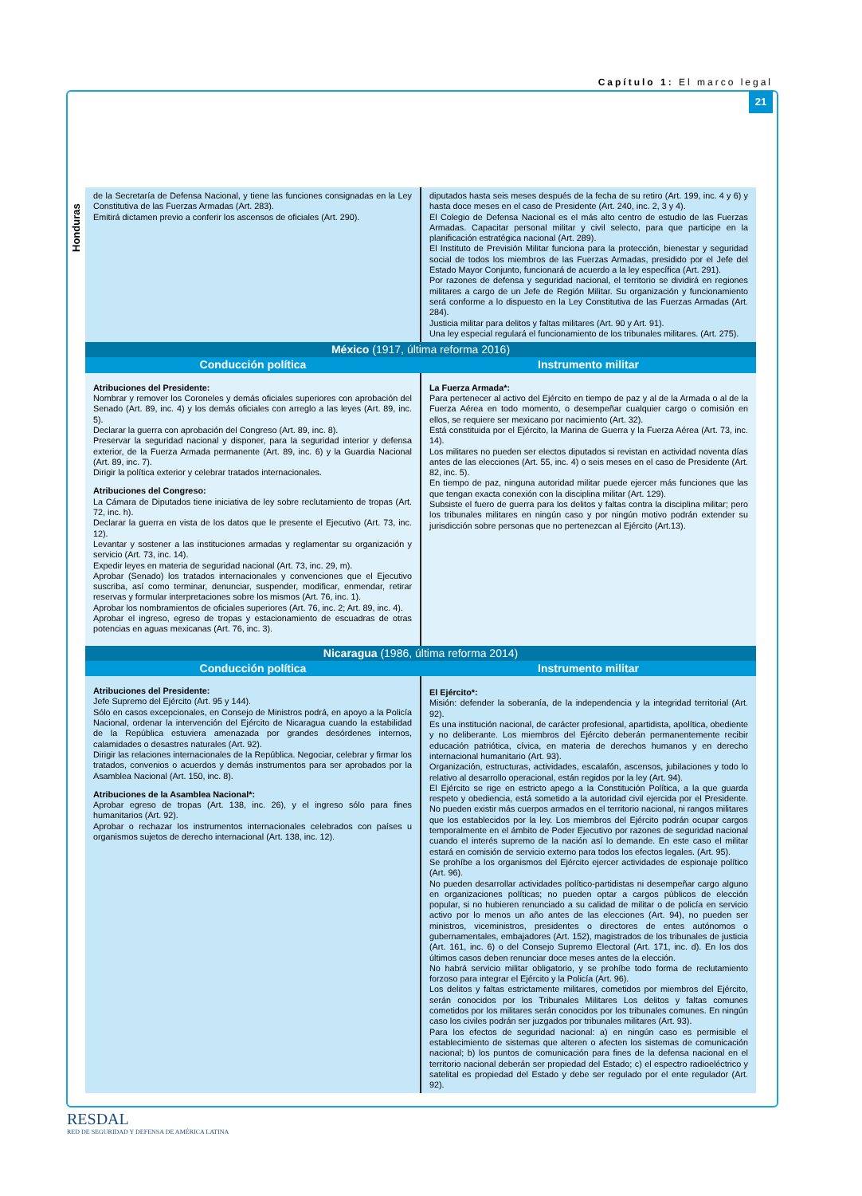Capítulo 1: El marco legal
21
Honduras
| de la Secretaría de Defensa Nacional, y tiene las funciones consignadas en la Ley Constitutiva de las Fuerzas Armadas (Art. 283). Emitirá dictamen previo a conferir los ascensos de oficiales (Art. 290). | diputados hasta seis meses después de la fecha de su retiro (Art. 199, inc. 4 y 6) y hasta doce meses en el caso de Presidente (Art. 240, inc. 2, 3 y 4). El Colegio de Defensa Nacional es el más alto centro de estudio de las Fuerzas Armadas. Capacitar personal militar y civil selecto, para que participe en la planificación estratégica nacional (Art. 289). El Instituto de Previsión Militar funciona para la protección, bienestar y seguridad social de todos los miembros de las Fuerzas Armadas, presidido por el Jefe del Estado Mayor Conjunto, funcionará de acuerdo a la ley específica (Art. 291). Por razones de defensa y seguridad nacional, el territorio se dividirá en regiones militares a cargo de un Jefe de Región Militar. Su organización y funcionamiento será conforme a lo dispuesto en la Ley Constitutiva de las Fuerzas Armadas (Art. 284). Justicia militar para delitos y faltas militares (Art. 90 y Art. 91). Una ley especial regulará el funcionamiento de los tribunales militares. (Art. 275). |
| México (1917, última reforma 2016) | |
| Conducción política | Instrumento militar |
| Atribuciones del Presidente: Nombrar y remover los Coroneles y demás oficiales superiores con aprobación del Senado (Art. 89, inc. 4) y los demás oficiales con arreglo a las leyes (Art. 89, inc. 5). Declarar la guerra con aprobación del Congreso (Art. 89, inc. 8). Preservar la seguridad nacional y disponer, para la seguridad interior y defensa exterior, de la Fuerza Armada permanente (Art. 89, inc. 6) y la Guardia Nacional (Art. 89, inc. 7). Dirigir la política exterior y celebrar tratados internacionales. Atribuciones del Congreso: La Cámara de Diputados tiene iniciativa de ley sobre reclutamiento de tropas (Art. 72, inc. h). Declarar la guerra en vista de los datos que le presente el Ejecutivo (Art. 73, inc. 12). Levantar y sostener a las instituciones armadas y reglamentar su organización y servicio (Art. 73, inc. 14). Expedir leyes en materia de seguridad nacional (Art. 73, inc. 29, m). Aprobar (Senado) los tratados internacionales y convenciones que el Ejecutivo suscriba, así como terminar, denunciar, suspender, modificar, enmendar, retirar reservas y formular interpretaciones sobre los mismos (Art. 76, inc. 1). Aprobar los nombramientos de oficiales superiores (Art. 76, inc. 2; Art. 89, inc. 4). Aprobar el ingreso, egreso de tropas y estacionamiento de escuadras de otras potencias en aguas mexicanas (Art. 76, inc. 3). | La Fuerza Armada*: Para pertenecer al activo del Ejército en tiempo de paz y al de la Armada o al de la Fuerza Aérea en todo momento, o desempeñar cualquier cargo o comisión en ellos, se requiere ser mexicano por nacimiento (Art. 32). Está constituida por el Ejército, la Marina de Guerra y la Fuerza Aérea (Art. 73, inc. 14). Los militares no pueden ser electos diputados si revistan en actividad noventa días antes de las elecciones (Art. 55, inc. 4) o seis meses en el caso de Presidente (Art. 82, inc. 5). En tiempo de paz, ninguna autoridad militar puede ejercer más funciones que las que tengan exacta conexión con la disciplina militar (Art. 129). Subsiste el fuero de guerra para los delitos y faltas contra la disciplina militar; pero los tribunales militares en ningún caso y por ningún motivo podrán extender su jurisdicción sobre personas que no pertenezcan al Ejército (Art.13). |
| Nicaragua (1986, última reforma 2014) | |
| Conducción política | Instrumento militar |
| Atribuciones del Presidente: Jefe Supremo del Ejército (Art. 95 y 144). Sólo en casos excepcionales, en Consejo de Ministros podrá, en apoyo a la Policía Nacional, ordenar la intervención del Ejército de Nicaragua cuando la estabilidad de la República estuviera amenazada por grandes desórdenes internos, calamidades o desastres naturales (Art. 92). Dirigir las relaciones internacionales de la República. Negociar, celebrar y firmar los tratados, convenios o acuerdos y demás instrumentos para ser aprobados por la Asamblea Nacional (Art. 150, inc. 8). Atribuciones de la Asamblea Nacional*: Aprobar egreso de tropas (Art. 138, inc. 26), y el ingreso sólo para fines humanitarios (Art. 92). Aprobar o rechazar los instrumentos internacionales celebrados con países u organismos sujetos de derecho internacional (Art. 138, inc. 12). | El Ejército*: Misión: defender la soberanía, de la independencia y la integridad territorial (Art. 92). Es una institución nacional, de carácter profesional, apartidista, apolítica, obediente y no deliberante. Los miembros del Ejército deberán permanentemente recibir educación patriótica, cívica, en materia de derechos humanos y en derecho internacional humanitario (Art. 93). Organización, estructuras, actividades, escalafón, ascensos, jubilaciones y todo lo relativo al desarrollo operacional, están regidos por la ley (Art. 94). El Ejército se rige en estricto apego a la Constitución Política, a la que guarda respeto y obediencia, está sometido a la autoridad civil ejercida por el Presidente. No pueden existir más cuerpos armados en el territorio nacional, ni rangos militares que los establecidos por la ley. Los miembros del Ejército podrán ocupar cargos temporalmente en el ámbito de Poder Ejecutivo por razones de seguridad nacional cuando el interés supremo de la nación así lo demande. En este caso el militar estará en comisión de servicio externo para todos los efectos legales. (Art. 95). Se prohíbe a los organismos del Ejército ejercer actividades de espionaje político (Art. 96). No pueden desarrollar actividades político-partidistas ni desempeñar cargo alguno en organizaciones políticas; no pueden optar a cargos públicos de elección popular, si no hubieren renunciado a su calidad de militar o de policía en servicio activo por lo menos un año antes de las elecciones (Art. 94), no pueden ser ministros, viceministros, presidentes o directores de entes autónomos o gubernamentales, embajadores (Art. 152), magistrados de los tribunales de justicia (Art. 161, inc. 6) o del Consejo Supremo Electoral (Art. 171, inc. d). En los dos últimos casos deben renunciar doce meses antes de la elección. No habrá servicio militar obligatorio, y se prohíbe todo forma de reclutamiento forzoso para integrar el Ejército y la Policía (Art. 96). Los delitos y faltas estrictamente militares, cometidos por miembros del Ejército, serán conocidos por los Tribunales Militares Los delitos y faltas comunes cometidos por los militares serán conocidos por los tribunales comunes. En ningún caso los civiles podrán ser juzgados por tribunales militares (Art. 93). Para los efectos de seguridad nacional: a) en ningún caso es permisible el establecimiento de sistemas que alteren o afecten los sistemas de comunicación nacional; b) los puntos de comunicación para fines de la defensa nacional en el territorio nacional deberán ser propiedad del Estado; c) el espectro radioeléctrico y satelital es propiedad del Estado y debe ser regulado por el ente regulador (Art. 92). |
RESDAL
RED DE SEGURIDAD Y DEFENSA DE AMÉRICA LATINA